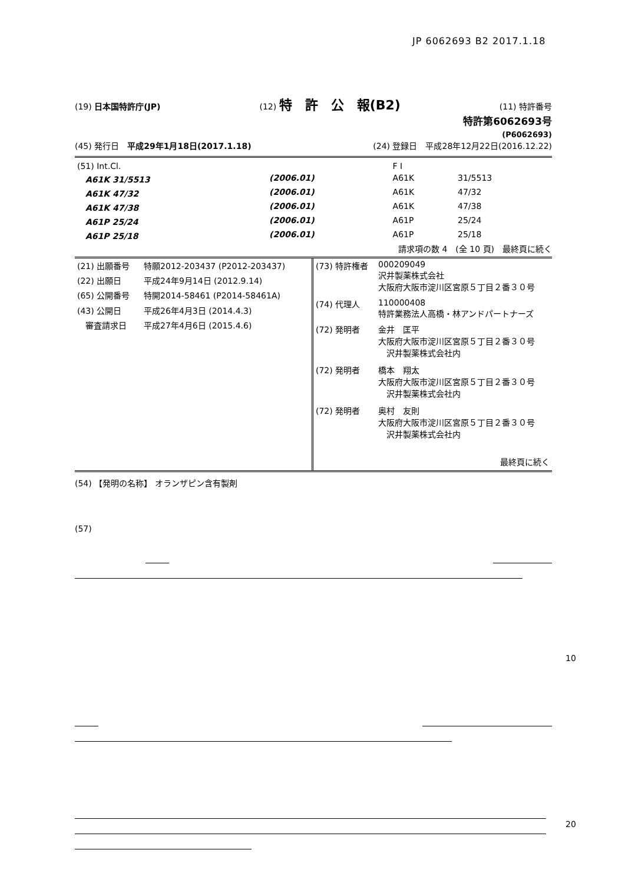JP 6062693 B2 2017.1.18
(19) 日本国特許庁(JP) (12) 特　許　公　報(B2) (11) 特許番号
特許第6062693号
(P6062693)
(45) 発行日　平成29年1月18日(2017.1.18) (24) 登録日　平成28年12月22日(2016.12.22)
| (51) Int.Cl. | | F I | |
| A61K 31/5513 | (2006.01) | A61K | 31/5513 |
| A61K 47/32 | (2006.01) | A61K | 47/32 |
| A61K 47/38 | (2006.01) | A61K | 47/38 |
| A61P 25/24 | (2006.01) | A61P | 25/24 |
| A61P 25/18 | (2006.01) | A61P | 25/18 |
請求項の数 4　(全 10 頁)　最終頁に続く
| (21) 出願番号 | 特願2012-203437 (P2012-203437) |
| (22) 出願日 | 平成24年9月14日 (2012.9.14) |
| (65) 公開番号 | 特開2014-58461 (P2014-58461A) |
| (43) 公開日 | 平成26年4月3日 (2014.4.3) |
| 審査請求日 | 平成27年4月6日 (2015.4.6) |
| (73) 特許権者 | 000209049 沢井製薬株式会社 大阪府大阪市淀川区宮原５丁目２番３０号 |
| (74) 代理人 | 110000408 特許業務法人高橋・林アンドパートナーズ |
| (72) 発明者 | 金井 匡平 大阪府大阪市淀川区宮原５丁目２番３０号 沢井製薬株式会社内 |
| (72) 発明者 | 橋本 翔太 大阪府大阪市淀川区宮原５丁目２番３０号 沢井製薬株式会社内 |
| (72) 発明者 | 奥村 友則 大阪府大阪市淀川区宮原５丁目２番３０号 沢井製薬株式会社内 |
| | 最終頁に続く |
(54) 【発明の名称】 オランザピン含有製剤
(57)
10
20